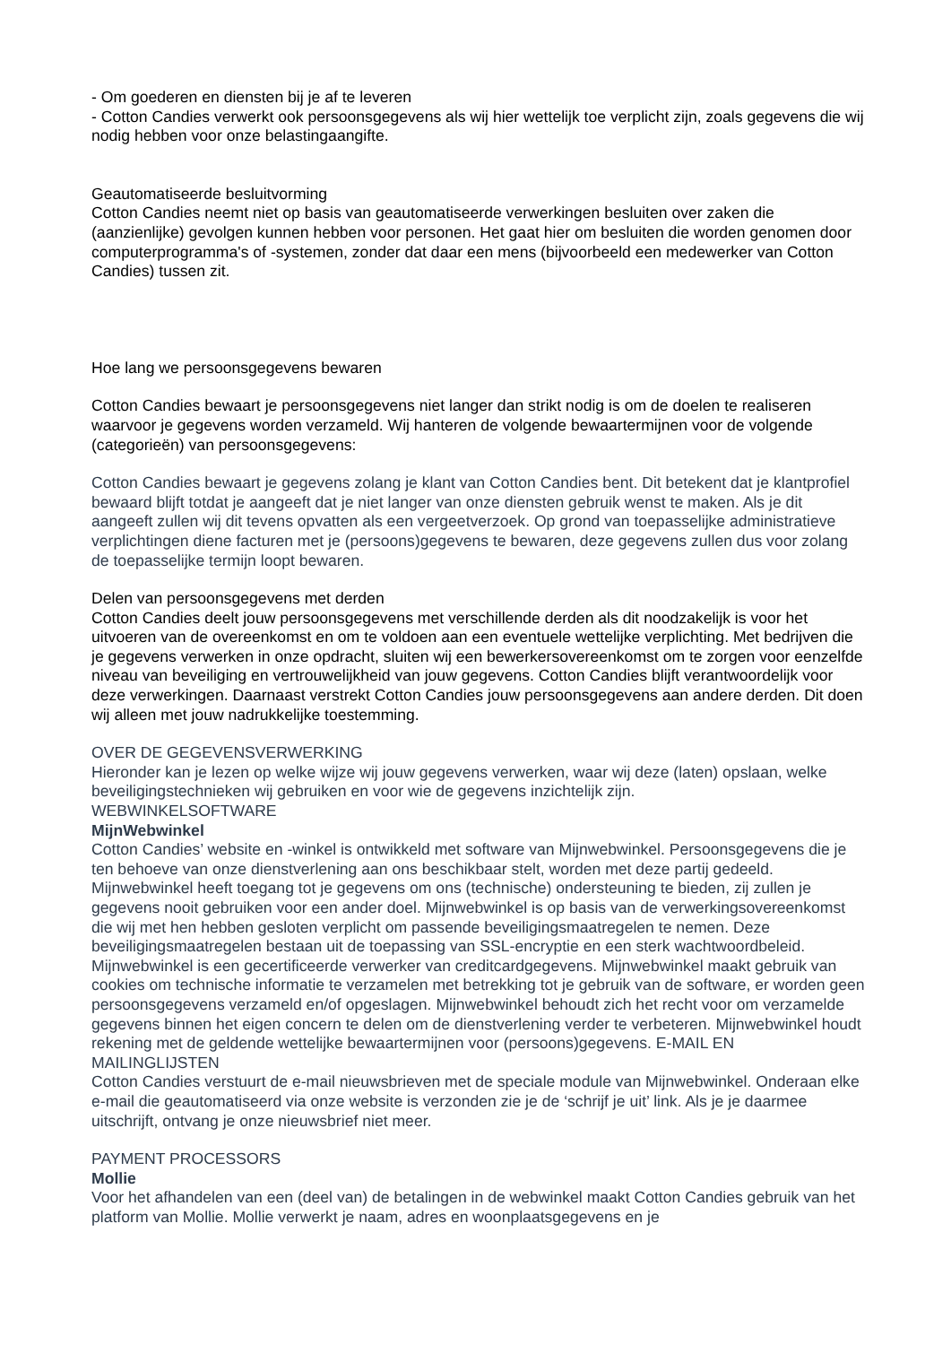- Om goederen en diensten bij je af te leveren
- Cotton Candies verwerkt ook persoonsgegevens als wij hier wettelijk toe verplicht zijn, zoals gegevens die wij nodig hebben voor onze belastingaangifte.
Geautomatiseerde besluitvorming
Cotton Candies neemt niet op basis van geautomatiseerde verwerkingen besluiten over zaken die (aanzienlijke) gevolgen kunnen hebben voor personen. Het gaat hier om besluiten die worden genomen door computerprogramma's of -systemen, zonder dat daar een mens (bijvoorbeeld een medewerker van Cotton Candies) tussen zit.
Hoe lang we persoonsgegevens bewaren
Cotton Candies bewaart je persoonsgegevens niet langer dan strikt nodig is om de doelen te realiseren waarvoor je gegevens worden verzameld. Wij hanteren de volgende bewaartermijnen voor de volgende (categorieën) van persoonsgegevens:
Cotton Candies bewaart je gegevens zolang je klant van Cotton Candies bent. Dit betekent dat je klantprofiel bewaard blijft totdat je aangeeft dat je niet langer van onze diensten gebruik wenst te maken. Als je dit aangeeft zullen wij dit tevens opvatten als een vergeetverzoek. Op grond van toepasselijke administratieve verplichtingen diene facturen met je (persoons)gegevens te bewaren, deze gegevens zullen dus voor zolang de toepasselijke termijn loopt bewaren.
Delen van persoonsgegevens met derden
Cotton Candies deelt jouw persoonsgegevens met verschillende derden als dit noodzakelijk is voor het uitvoeren van de overeenkomst en om te voldoen aan een eventuele wettelijke verplichting. Met bedrijven die je gegevens verwerken in onze opdracht, sluiten wij een bewerkersovereenkomst om te zorgen voor eenzelfde niveau van beveiliging en vertrouwelijkheid van jouw gegevens. Cotton Candies blijft verantwoordelijk voor deze verwerkingen. Daarnaast verstrekt Cotton Candies jouw persoonsgegevens aan andere derden. Dit doen wij alleen met jouw nadrukkelijke toestemming.
OVER DE GEGEVENSVERWERKING
Hieronder kan je lezen op welke wijze wij jouw gegevens verwerken, waar wij deze (laten) opslaan, welke beveiligingstechnieken wij gebruiken en voor wie de gegevens inzichtelijk zijn.
WEBWINKELSOFTWARE
MijnWebwinkel
Cotton Candies’ website en -winkel is ontwikkeld met software van Mijnwebwinkel. Persoonsgegevens die je ten behoeve van onze dienstverlening aan ons beschikbaar stelt, worden met deze partij gedeeld. Mijnwebwinkel heeft toegang tot je gegevens om ons (technische) ondersteuning te bieden, zij zullen je gegevens nooit gebruiken voor een ander doel. Mijnwebwinkel is op basis van de verwerkingsovereenkomst die wij met hen hebben gesloten verplicht om passende beveiligingsmaatregelen te nemen. Deze beveiligingsmaatregelen bestaan uit de toepassing van SSL-encryptie en een sterk wachtwoordbeleid. Mijnwebwinkel is een gecertificeerde verwerker van creditcardgegevens. Mijnwebwinkel maakt gebruik van cookies om technische informatie te verzamelen met betrekking tot je gebruik van de software, er worden geen persoonsgegevens verzameld en/of opgeslagen. Mijnwebwinkel behoudt zich het recht voor om verzamelde gegevens binnen het eigen concern te delen om de dienstverlening verder te verbeteren. Mijnwebwinkel houdt rekening met de geldende wettelijke bewaartermijnen voor (persoons)gegevens. E-MAIL EN MAILINGLIJSTEN
Cotton Candies verstuurt de e-mail nieuwsbrieven met de speciale module van Mijnwebwinkel. Onderaan elke e-mail die geautomatiseerd via onze website is verzonden zie je de ‘schrijf je uit’ link. Als je je daarmee uitschrijft, ontvang je onze nieuwsbrief niet meer.
PAYMENT PROCESSORS
Mollie
Voor het afhandelen van een (deel van) de betalingen in de webwinkel maakt Cotton Candies gebruik van het platform van Mollie. Mollie verwerkt je naam, adres en woonplaatsgegevens en je